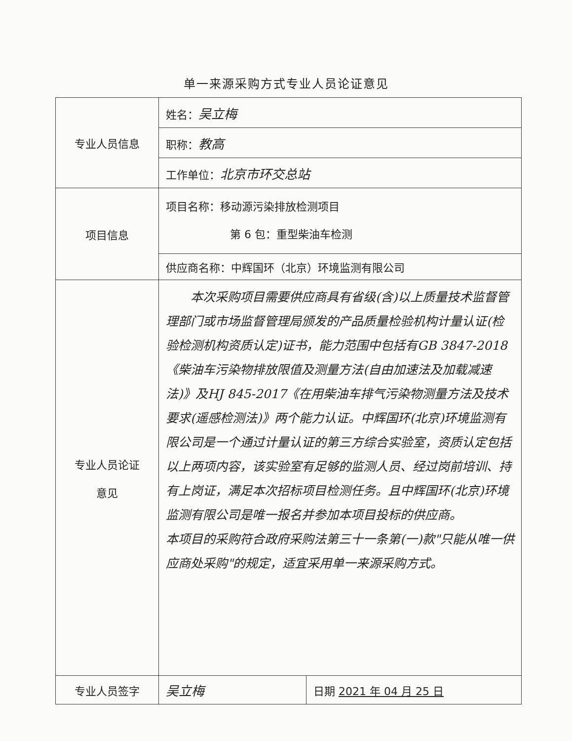单一来源采购方式专业人员论证意见
| 专业人员信息 | 姓名： 吴立梅 | |
| | 职称： 教高 | |
| | 工作单位： 北京市环交总站 | |
| 项目信息 | 项目名称：移动源污染排放检测项目 第 6 包：重型柴油车检测 | |
| | 供应商名称：中辉国环（北京）环境监测有限公司 | |
| 专业人员论证 意见 | 本次采购项目需要供应商具有省级(含)以上质量技术监督管理部门或市场监督管理局颁发的产品质量检验机构计量认证(检验检测机构资质认定)证书，能力范围中包括有GB 3847-2018《柴油车污染物排放限值及测量方法(自由加速法及加载减速法)》及HJ 845-2017《在用柴油车排气污染物测量方法及技术要求(遥感检测法)》两个能力认证。中辉国环(北京)环境监测有限公司是一个通过计量认证的第三方综合实验室，资质认定包括以上两项内容，该实验室有足够的监测人员、经过岗前培训、持有上岗证，满足本次招标项目检测任务。且中辉国环(北京)环境监测有限公司是唯一报名并参加本项目投标的供应商。 本项目的采购符合政府采购法第三十一条第(一)款"只能从唯一供应商处采购"的规定，适宜采用单一来源采购方式。 | |
| 专业人员签字 | 吴立梅 | 日期 2021 年 04 月 25 日 |